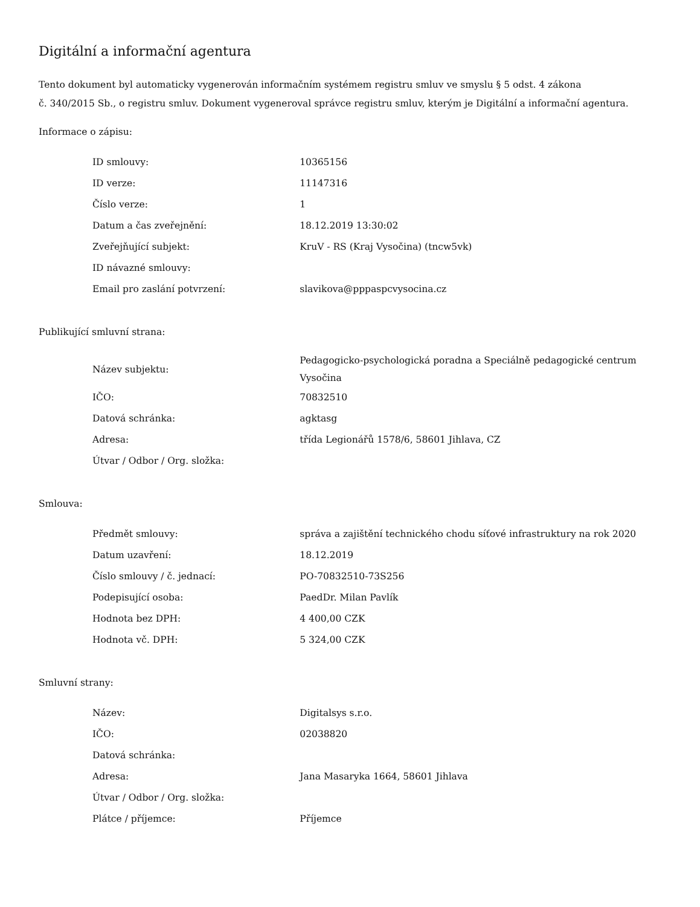Digitální a informační agentura
Tento dokument byl automaticky vygenerován informačním systémem registru smluv ve smyslu § 5 odst. 4 zákona
č. 340/2015 Sb., o registru smluv. Dokument vygeneroval správce registru smluv, kterým je Digitální a informační agentura.
Informace o zápisu:
| ID smlouvy: | 10365156 |
| ID verze: | 11147316 |
| Číslo verze: | 1 |
| Datum a čas zveřejnění: | 18.12.2019 13:30:02 |
| Zveřejňující subjekt: | KruV - RS (Kraj Vysočina) (tncw5vk) |
| ID návazné smlouvy: | |
| Email pro zaslání potvrzení: | slavikova@pppaspcvysocina.cz |
Publikující smluvní strana:
| Název subjektu: | Pedagogicko-psychologická poradna a Speciálně pedagogické centrum Vysočina |
| IČO: | 70832510 |
| Datová schránka: | agktasg |
| Adresa: | třída Legionářů 1578/6, 58601 Jihlava, CZ |
| Útvar / Odbor / Org. složka: | |
Smlouva:
| Předmět smlouvy: | správa a zajištění technického chodu síťové infrastruktury na rok 2020 |
| Datum uzavření: | 18.12.2019 |
| Číslo smlouvy / č. jednací: | PO-70832510-73S256 |
| Podepisující osoba: | PaedDr. Milan Pavlík |
| Hodnota bez DPH: | 4 400,00 CZK |
| Hodnota vč. DPH: | 5 324,00 CZK |
Smluvní strany:
| Název: | Digitalsys s.r.o. |
| IČO: | 02038820 |
| Datová schránka: | |
| Adresa: | Jana Masaryka 1664, 58601 Jihlava |
| Útvar / Odbor / Org. složka: | |
| Plátce / příjemce: | Příjemce |